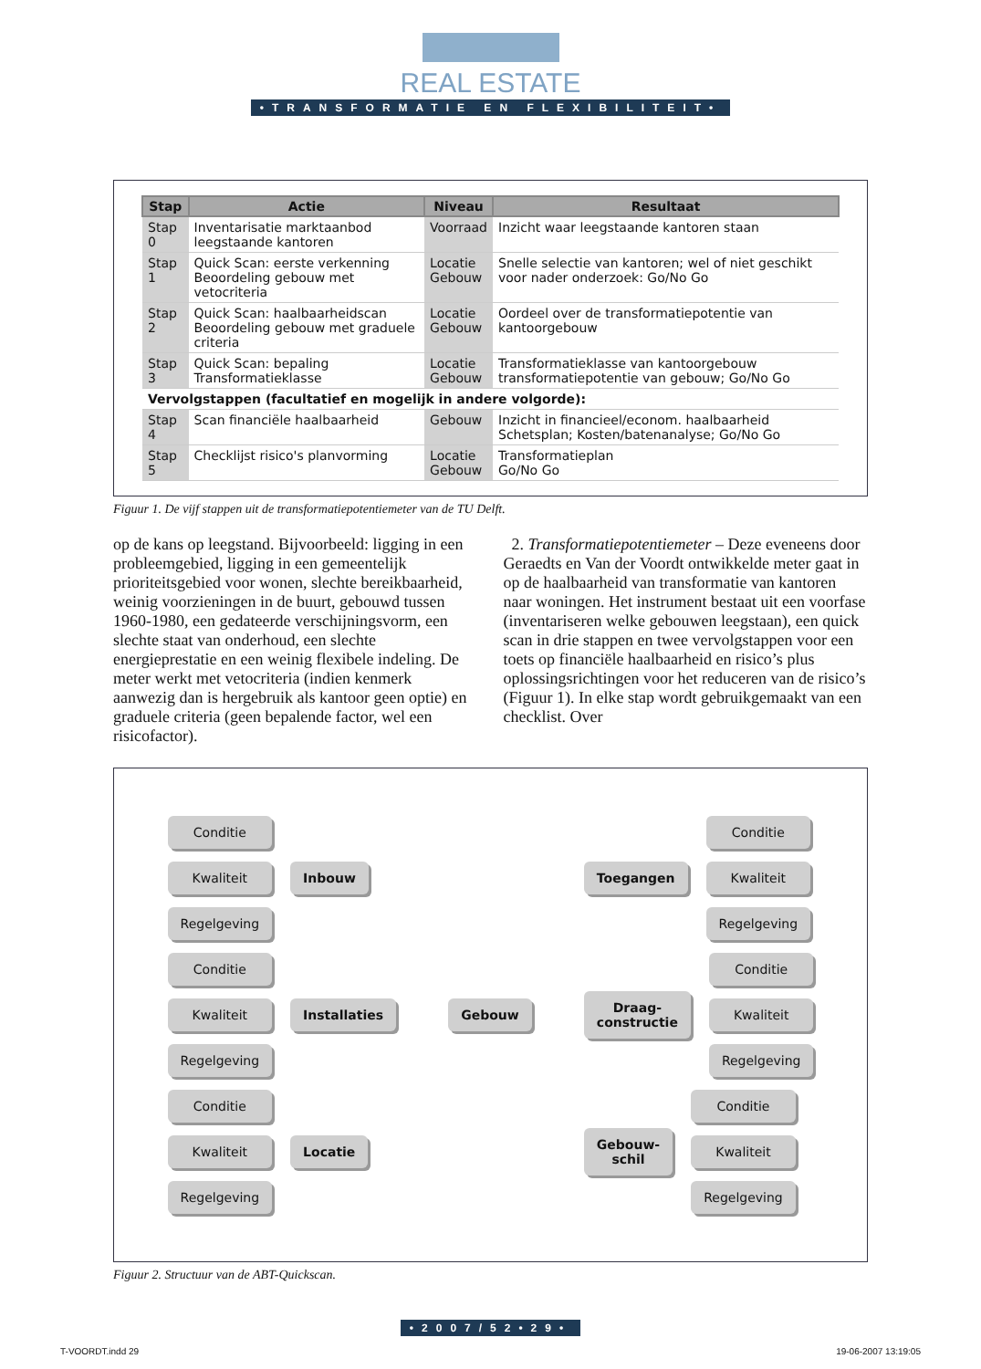REAL ESTATE
•TRANSFORMATIE EN FLEXIBILITEIT•
| Stap | Actie | Niveau | Resultaat |
| --- | --- | --- | --- |
| Stap 0 | Inventarisatie marktaanbod leegstaande kantoren | Voorraad | Inzicht waar leegstaande kantoren staan |
| Stap 1 | Quick Scan: eerste verkenning Beoordeling gebouw met vetocriteria | Locatie Gebouw | Snelle selectie van kantoren; wel of niet geschikt voor nader onderzoek: Go/No Go |
| Stap 2 | Quick Scan: haalbaarheidscan Beoordeling gebouw met graduele criteria | Locatie Gebouw | Oordeel over de transformatiepotentie van kantoorgebouw |
| Stap 3 | Quick Scan: bepaling Transformatieklasse | Locatie Gebouw | Transformatieklasse van kantoorgebouw transformatiepotentie van gebouw; Go/No Go |
| Vervolgstappen (facultatief en mogelijk in andere volgorde): | | | |
| Stap 4 | Scan financiële haalbaarheid | Gebouw | Inzicht in financieel/econom. haalbaarheid Schetsplan; Kosten/batenanalyse; Go/No Go |
| Stap 5 | Checklijst risico's planvorming | Locatie Gebouw | Transformatieplan Go/No Go |
Figuur 1. De vijf stappen uit de transformatiepotentiemeter van de TU Delft.
op de kans op leegstand. Bijvoorbeeld: ligging in een probleemgebied, ligging in een gemeentelijk prioriteitsgebied voor wonen, slechte bereikbaarheid, weinig voorzieningen in de buurt, gebouwd tussen 1960-1980, een gedateerde verschijningsvorm, een slechte staat van onderhoud, een slechte energieprestatie en een weinig flexibele indeling. De meter werkt met vetocriteria (indien kenmerk aanwezig dan is hergebruik als kantoor geen optie) en graduele criteria (geen bepalende factor, wel een risicofactor).
2. Transformatiepotentiemeter – Deze eveneens door Geraedts en Van der Voordt ontwikkelde meter gaat in op de haalbaarheid van transformatie van kantoren naar woningen. Het instrument bestaat uit een voorfase (inventariseren welke gebouwen leegstaan), een quick scan in drie stappen en twee vervolgstappen voor een toets op financiële haalbaarheid en risico’s plus oplossingsrichtingen voor het reduceren van de risico’s (Figuur 1). In elke stap wordt gebruikgemaakt van een checklist. Over
Conditie
Kwaliteit
Regelgeving
Inbouw
Conditie
Kwaliteit
Regelgeving
Installaties
Conditie
Kwaliteit
Regelgeving
Locatie
Gebouw
Toegangen
Conditie
Kwaliteit
Regelgeving
Draag-
constructie
Conditie
Kwaliteit
Regelgeving
Gebouw-
schil
Conditie
Kwaliteit
Regelgeving
Figuur 2. Structuur van de ABT-Quickscan.
•2007/52•29•
T-VOORDT.indd 29 19-06-2007 13:19:05